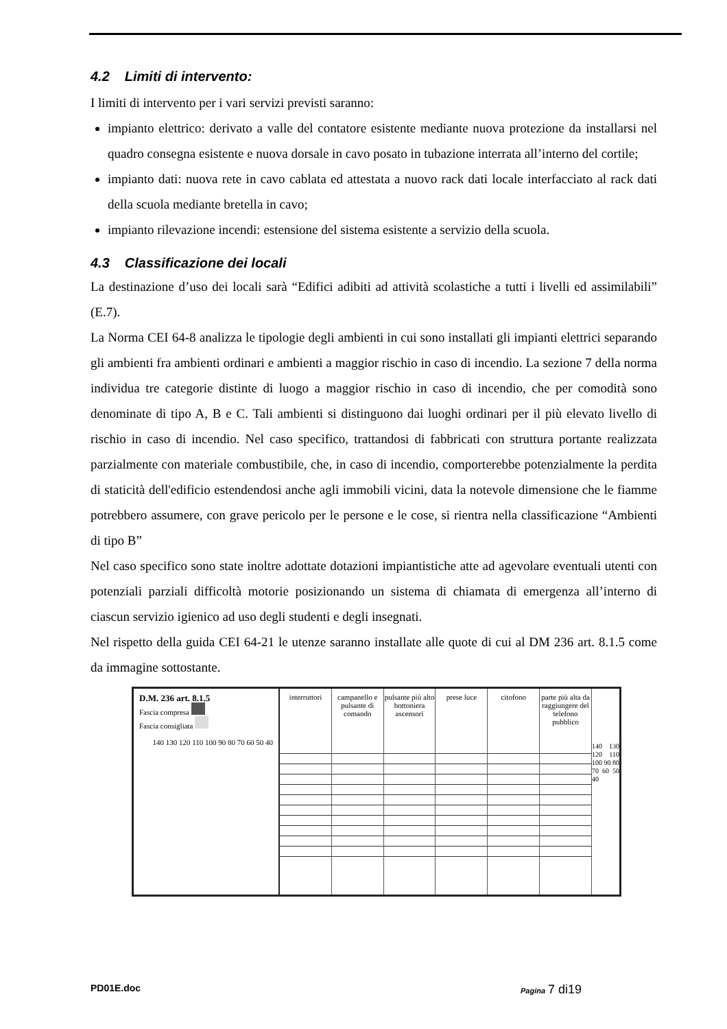4.2 Limiti di intervento:
I limiti di intervento per i vari servizi previsti saranno:
impianto elettrico: derivato a valle del contatore esistente mediante nuova protezione da installarsi nel quadro consegna esistente e nuova dorsale in cavo posato in tubazione interrata all’interno del cortile;
impianto dati: nuova rete in cavo cablata ed attestata a nuovo rack dati locale interfacciato al rack dati della scuola mediante bretella in cavo;
impianto rilevazione incendi: estensione del sistema esistente a servizio della scuola.
4.3 Classificazione dei locali
La destinazione d’uso dei locali sarà “Edifici adibiti ad attività scolastiche a tutti i livelli ed assimilabili” (E.7).
La Norma CEI 64-8 analizza le tipologie degli ambienti in cui sono installati gli impianti elettrici separando gli ambienti fra ambienti ordinari e ambienti a maggior rischio in caso di incendio. La sezione 7 della norma individua tre categorie distinte di luogo a maggior rischio in caso di incendio, che per comodità sono denominate di tipo A, B e C. Tali ambienti si distinguono dai luoghi ordinari per il più elevato livello di rischio in caso di incendio. Nel caso specifico, trattandosi di fabbricati con struttura portante realizzata parzialmente con materiale combustibile, che, in caso di incendio, comporterebbe potenzialmente la perdita di staticità dell'edificio estendendosi anche agli immobili vicini, data la notevole dimensione che le fiamme potrebbero assumere, con grave pericolo per le persone e le cose, si rientra nella classificazione “Ambienti di tipo B”
Nel caso specifico sono state inoltre adottate dotazioni impiantistiche atte ad agevolare eventuali utenti con potenziali parziali difficoltà motorie posizionando un sistema di chiamata di emergenza all’interno di ciascun servizio igienico ad uso degli studenti e degli insegnati.
Nel rispetto della guida CEI 64-21 le utenze saranno installate alle quote di cui al DM 236 art. 8.1.5 come da immagine sottostante.
D.M. 236 art. 8.1.5
Fascia compresa
Fascia consigliata
140 130 120 110 100 90 80 70 60 50 40
interruttori campanello e pulsante di comando
pulsante più alto bottoniera ascensori
prese luce citofono parte più alta da raggiungere del telefono pubblico
140 130 120 110 100 90 80 70 60 50 40
PD01E.doc Pagina 7 di19